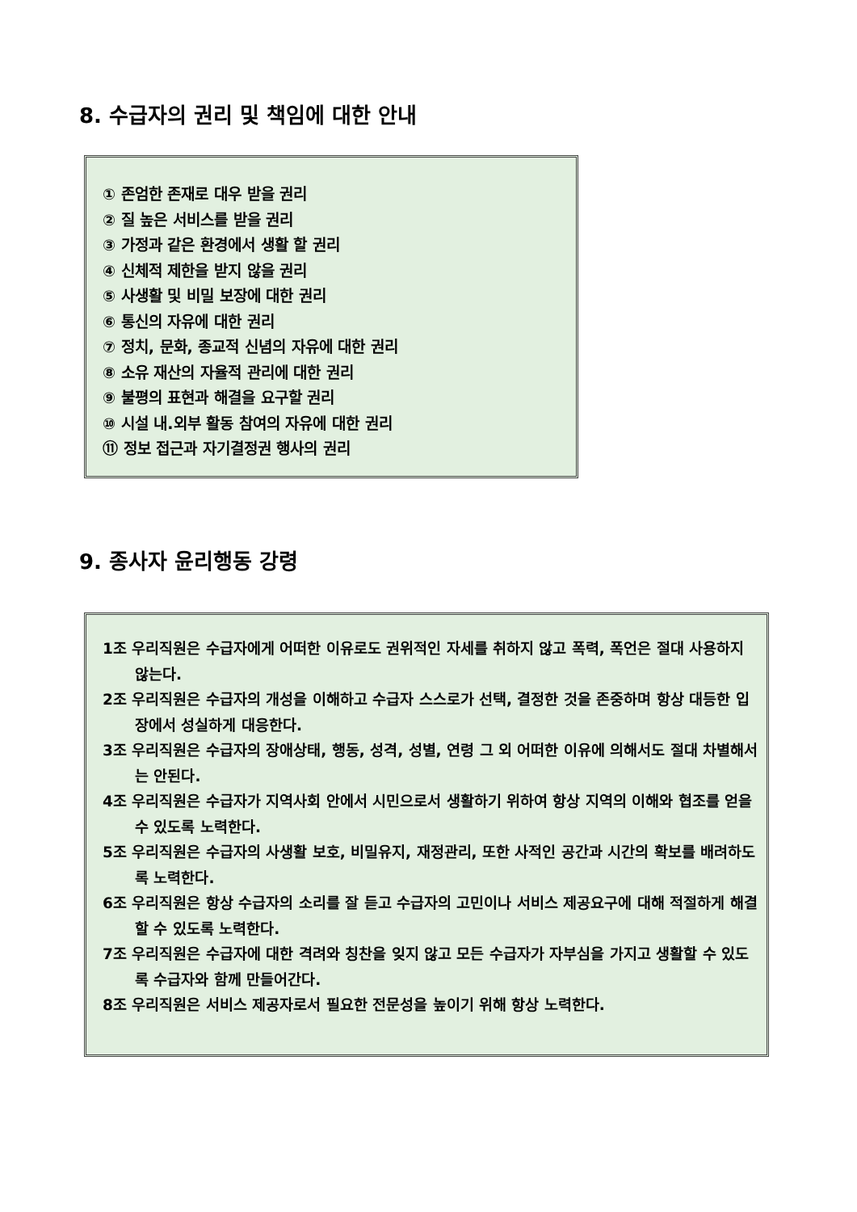8. 수급자의 권리 및 책임에 대한 안내
① 존엄한 존재로 대우 받을 권리
② 질 높은 서비스를 받을 권리
③ 가정과 같은 환경에서 생활 할 권리
④ 신체적 제한을 받지 않을 권리
⑤ 사생활 및 비밀 보장에 대한 권리
⑥ 통신의 자유에 대한 권리
⑦ 정치, 문화, 종교적 신념의 자유에 대한 권리
⑧ 소유 재산의 자율적 관리에 대한 권리
⑨ 불평의 표현과 해결을 요구할 권리
⑩ 시설 내.외부 활동 참여의 자유에 대한 권리
⑪ 정보 접근과 자기결정권 행사의 권리
9. 종사자 윤리행동 강령
1조 우리직원은 수급자에게 어떠한 이유로도 권위적인 자세를 취하지 않고 폭력, 폭언은 절대 사용하지 않는다.
2조 우리직원은 수급자의 개성을 이해하고 수급자 스스로가 선택, 결정한 것을 존중하며 항상 대등한 입장에서 성실하게 대응한다.
3조 우리직원은 수급자의 장애상태, 행동, 성격, 성별, 연령 그 외 어떠한 이유에 의해서도 절대 차별해서는 안된다.
4조 우리직원은 수급자가 지역사회 안에서 시민으로서 생활하기 위하여 항상 지역의 이해와 협조를 얻을 수 있도록 노력한다.
5조 우리직원은 수급자의 사생활 보호, 비밀유지, 재정관리, 또한 사적인 공간과 시간의 확보를 배려하도록 노력한다.
6조 우리직원은 항상 수급자의 소리를 잘 듣고 수급자의 고민이나 서비스 제공요구에 대해 적절하게 해결할 수 있도록 노력한다.
7조 우리직원은 수급자에 대한 격려와 칭찬을 잊지 않고 모든 수급자가 자부심을 가지고 생활할 수 있도록 수급자와 함께 만들어간다.
8조 우리직원은 서비스 제공자로서 필요한 전문성을 높이기 위해 항상 노력한다.